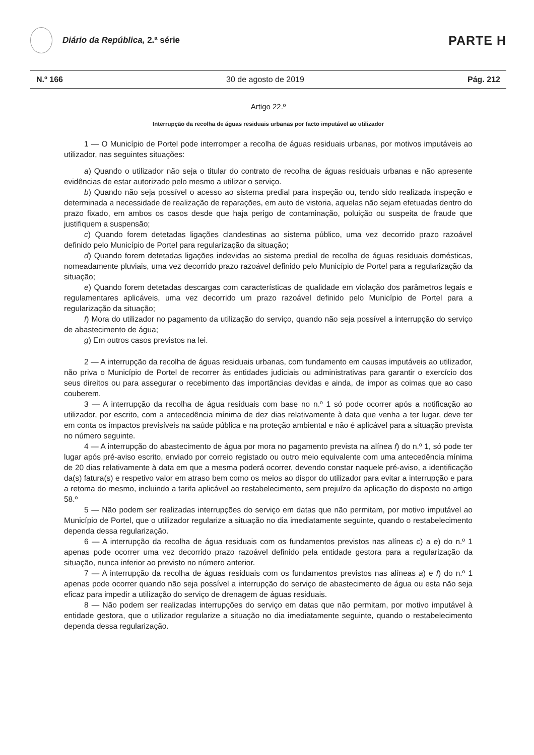Diário da República, 2.ª série
PARTE H
N.º 166 30 de agosto de 2019 Pág. 212
Artigo 22.º
Interrupção da recolha de águas residuais urbanas por facto imputável ao utilizador
1 — O Município de Portel pode interromper a recolha de águas residuais urbanas, por motivos imputáveis ao utilizador, nas seguintes situações:
a) Quando o utilizador não seja o titular do contrato de recolha de águas residuais urbanas e não apresente evidências de estar autorizado pelo mesmo a utilizar o serviço.
b) Quando não seja possível o acesso ao sistema predial para inspeção ou, tendo sido realizada inspeção e determinada a necessidade de realização de reparações, em auto de vistoria, aquelas não sejam efetuadas dentro do prazo fixado, em ambos os casos desde que haja perigo de contaminação, poluição ou suspeita de fraude que justifiquem a suspensão;
c) Quando forem detetadas ligações clandestinas ao sistema público, uma vez decorrido prazo razoável definido pelo Município de Portel para regularização da situação;
d) Quando forem detetadas ligações indevidas ao sistema predial de recolha de águas residuais domésticas, nomeadamente pluviais, uma vez decorrido prazo razoável definido pelo Município de Portel para a regularização da situação;
e) Quando forem detetadas descargas com características de qualidade em violação dos parâmetros legais e regulamentares aplicáveis, uma vez decorrido um prazo razoável definido pelo Município de Portel para a regularização da situação;
f) Mora do utilizador no pagamento da utilização do serviço, quando não seja possível a interrupção do serviço de abastecimento de água;
g) Em outros casos previstos na lei.
2 — A interrupção da recolha de águas residuais urbanas, com fundamento em causas imputáveis ao utilizador, não priva o Município de Portel de recorrer às entidades judiciais ou administrativas para garantir o exercício dos seus direitos ou para assegurar o recebimento das importâncias devidas e ainda, de impor as coimas que ao caso couberem.
3 — A interrupção da recolha de água residuais com base no n.º 1 só pode ocorrer após a notificação ao utilizador, por escrito, com a antecedência mínima de dez dias relativamente à data que venha a ter lugar, deve ter em conta os impactos previsíveis na saúde pública e na proteção ambiental e não é aplicável para a situação prevista no número seguinte.
4 — A interrupção do abastecimento de água por mora no pagamento prevista na alínea f) do n.º 1, só pode ter lugar após pré-aviso escrito, enviado por correio registado ou outro meio equivalente com uma antecedência mínima de 20 dias relativamente à data em que a mesma poderá ocorrer, devendo constar naquele pré-aviso, a identificação da(s) fatura(s) e respetivo valor em atraso bem como os meios ao dispor do utilizador para evitar a interrupção e para a retoma do mesmo, incluindo a tarifa aplicável ao restabelecimento, sem prejuízo da aplicação do disposto no artigo 58.º
5 — Não podem ser realizadas interrupções do serviço em datas que não permitam, por motivo imputável ao Município de Portel, que o utilizador regularize a situação no dia imediatamente seguinte, quando o restabelecimento dependa dessa regularização.
6 — A interrupção da recolha de água residuais com os fundamentos previstos nas alíneas c) a e) do n.º 1 apenas pode ocorrer uma vez decorrido prazo razoável definido pela entidade gestora para a regularização da situação, nunca inferior ao previsto no número anterior.
7 — A interrupção da recolha de águas residuais com os fundamentos previstos nas alíneas a) e f) do n.º 1 apenas pode ocorrer quando não seja possível a interrupção do serviço de abastecimento de água ou esta não seja eficaz para impedir a utilização do serviço de drenagem de águas residuais.
8 — Não podem ser realizadas interrupções do serviço em datas que não permitam, por motivo imputável à entidade gestora, que o utilizador regularize a situação no dia imediatamente seguinte, quando o restabelecimento dependa dessa regularização.